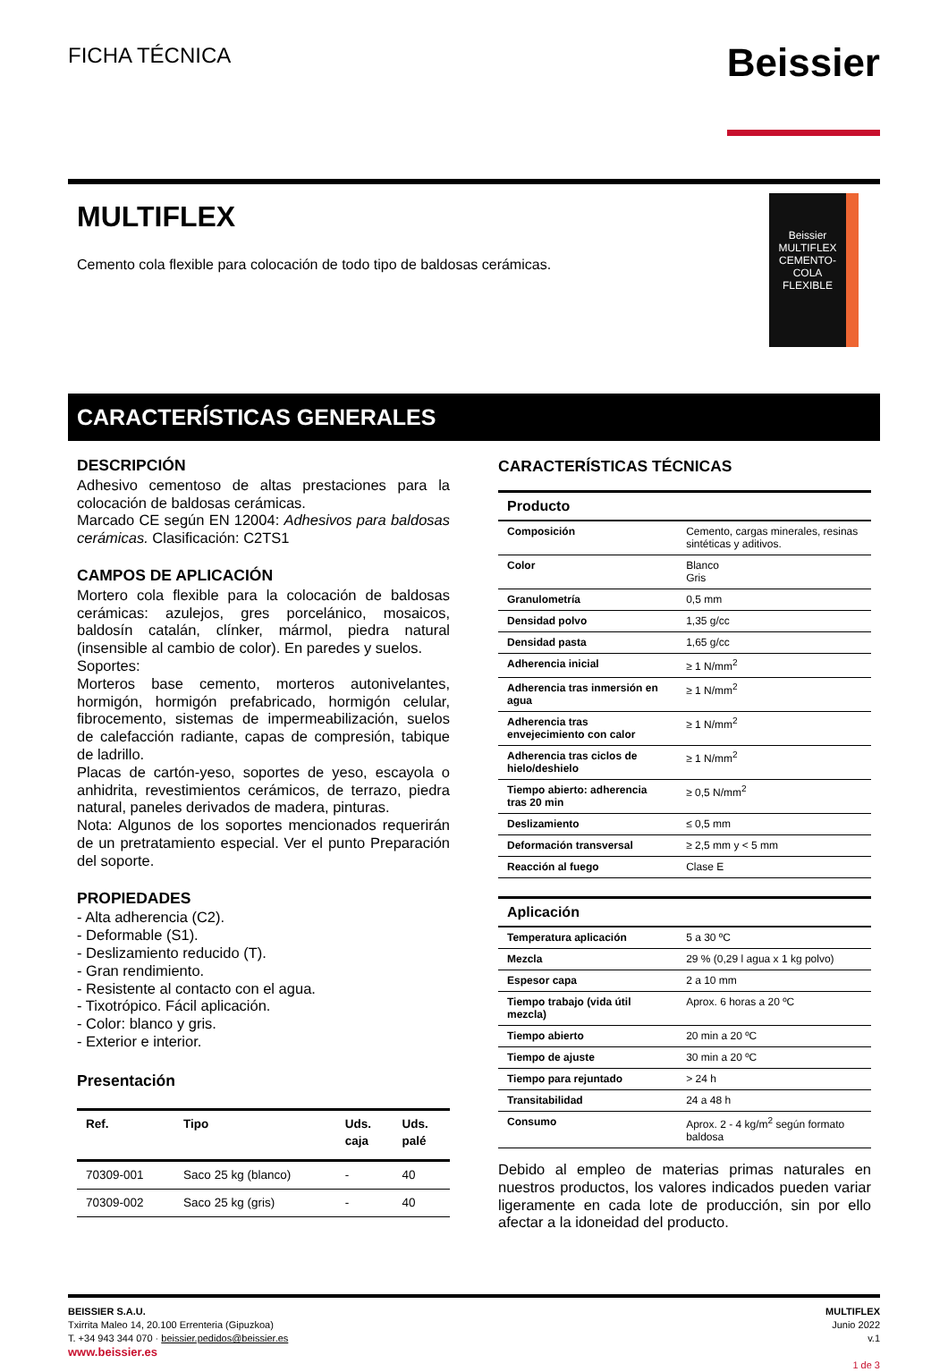FICHA TÉCNICA
Beissier
MULTIFLEX
Cemento cola flexible para colocación de todo tipo de baldosas cerámicas.
Beissier
MULTIFLEX
CEMENTO-COLA FLEXIBLE
CARACTERÍSTICAS GENERALES
DESCRIPCIÓN
Adhesivo cementoso de altas prestaciones para la colocación de baldosas cerámicas.
Marcado CE según EN 12004: Adhesivos para baldosas cerámicas. Clasificación: C2TS1
CAMPOS DE APLICACIÓN
Mortero cola flexible para la colocación de baldosas cerámicas: azulejos, gres porcelánico, mosaicos, baldosín catalán, clínker, mármol, piedra natural (insensible al cambio de color). En paredes y suelos.
Soportes:
Morteros base cemento, morteros autonivelantes, hormigón, hormigón prefabricado, hormigón celular, fibrocemento, sistemas de impermeabilización, suelos de calefacción radiante, capas de compresión, tabique de ladrillo.
Placas de cartón-yeso, soportes de yeso, escayola o anhidrita, revestimientos cerámicos, de terrazo, piedra natural, paneles derivados de madera, pinturas.
Nota: Algunos de los soportes mencionados requerirán de un pretratamiento especial. Ver el punto Preparación del soporte.
PROPIEDADES
- Alta adherencia (C2).
- Deformable (S1).
- Deslizamiento reducido (T).
- Gran rendimiento.
- Resistente al contacto con el agua.
- Tixotrópico. Fácil aplicación.
- Color: blanco y gris.
- Exterior e interior.
Presentación
| Ref. | Tipo | Uds. caja | Uds. palé |
| --- | --- | --- | --- |
| 70309-001 | Saco 25 kg (blanco) | - | 40 |
| 70309-002 | Saco 25 kg (gris) | - | 40 |
CARACTERÍSTICAS TÉCNICAS
| Producto | |
| --- | --- |
| Composición | Cemento, cargas minerales, resinas sintéticas y aditivos. |
| Color | Blanco Gris |
| Granulometría | 0,5 mm |
| Densidad polvo | 1,35 g/cc |
| Densidad pasta | 1,65 g/cc |
| Adherencia inicial | ≥ 1 N/mm<sup>2</sup> |
| Adherencia tras inmersión en agua | ≥ 1 N/mm<sup>2</sup> |
| Adherencia tras envejecimiento con calor | ≥ 1 N/mm<sup>2</sup> |
| Adherencia tras ciclos de hielo/deshielo | ≥ 1 N/mm<sup>2</sup> |
| Tiempo abierto: adherencia tras 20 min | ≥ 0,5 N/mm<sup>2</sup> |
| Deslizamiento | ≤ 0,5 mm |
| Deformación transversal | ≥ 2,5 mm y < 5 mm |
| Reacción al fuego | Clase E |
| Aplicación | |
| --- | --- |
| Temperatura aplicación | 5 a 30 ºC |
| Mezcla | 29 % (0,29 l agua x 1 kg polvo) |
| Espesor capa | 2 a 10 mm |
| Tiempo trabajo (vida útil mezcla) | Aprox. 6 horas a 20 ºC |
| Tiempo abierto | 20 min a 20 ºC |
| Tiempo de ajuste | 30 min a 20 ºC |
| Tiempo para rejuntado | > 24 h |
| Transitabilidad | 24 a 48 h |
| Consumo | Aprox. 2 - 4 kg/m<sup>2</sup> según formato baldosa |
Debido al empleo de materias primas naturales en nuestros productos, los valores indicados pueden variar ligeramente en cada lote de producción, sin por ello afectar a la idoneidad del producto.
BEISSIER S.A.U.
Txirrita Maleo 14, 20.100 Errenteria (Gipuzkoa)
T. +34 943 344 070 · beissier.pedidos@beissier.es
www.beissier.es
MULTIFLEX
Junio 2022
v.1
1 de 3